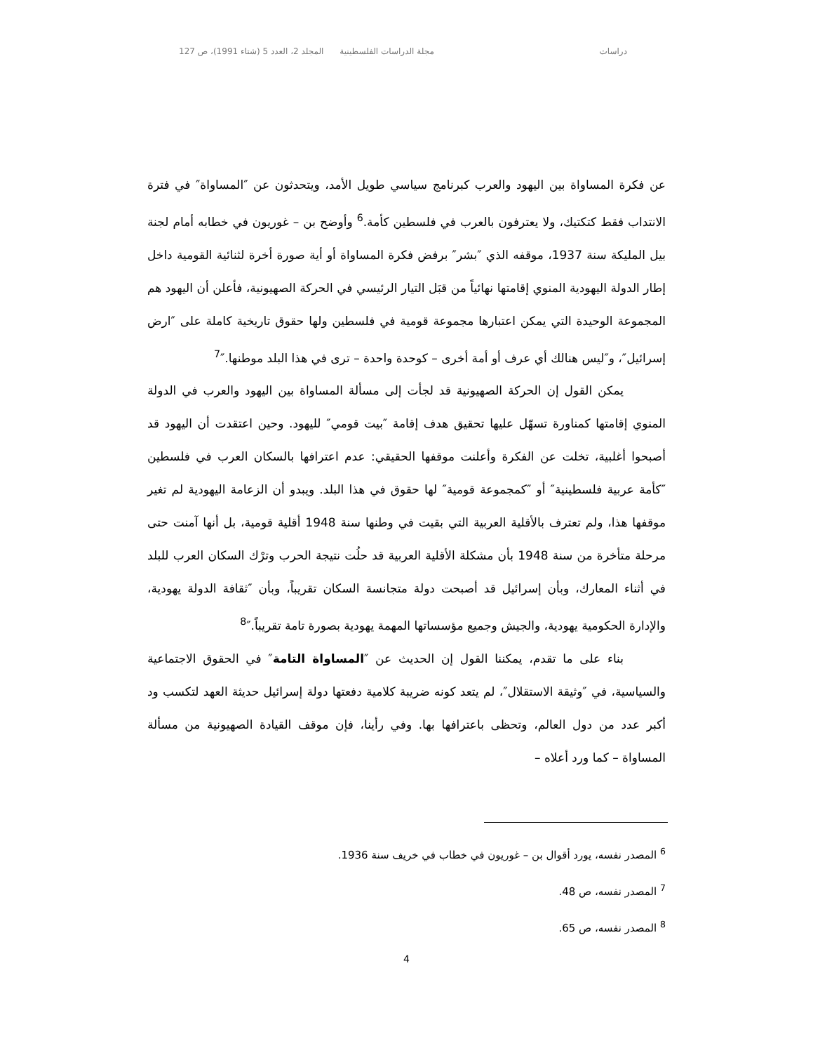دراسات مجلة الدراسات الفلسطينية المجلد 2، العدد 5 (شتاء 1991)، ص 127
عن فكرة المساواة بين اليهود والعرب كبرنامج سياسي طويل الأمد، ويتحدثون عن ″المساواة″ في فترة الانتداب فقط كتكتيك، ولا يعترفون بالعرب في فلسطين كأمة.<sup>6</sup> وأوضح بن – غوريون في خطابه أمام لجنة بيل المليكة سنة 1937، موقفه الذي ″بشر″ برفض فكرة المساواة أو أية صورة أخرة لثنائية القومية داخل إطار الدولة اليهودية المنوي إقامتها نهائياً من قبَل التيار الرئيسي في الحركة الصهيونية، فأعلن أن اليهود هم المجموعة الوحيدة التي يمكن اعتبارها مجموعة قومية في فلسطين ولها حقوق تاريخية كاملة على ″ارض إسرائيل″، و″ليس هنالك أي عرف أو أمة أخرى – كوحدة واحدة – ترى في هذا البلد موطنها.″<sup>7</sup>
يمكن القول إن الحركة الصهيونية قد لجأت إلى مسألة المساواة بين اليهود والعرب في الدولة المنوي إقامتها كمناورة تسهّل عليها تحقيق هدف إقامة ″بيت قومي″ لليهود. وحين اعتقدت أن اليهود قد أصبحوا أغلبية، تخلت عن الفكرة وأعلنت موقفها الحقيقي: عدم اعترافها بالسكان العرب في فلسطين ″كأمة عربية فلسطينية″ أو ″كمجموعة قومية″ لها حقوق في هذا البلد. ويبدو أن الزعامة اليهودية لم تغير موقفها هذا، ولم تعترف بالأقلية العربية التي بقيت في وطنها سنة 1948 أقلية قومية، بل أنها آمنت حتى مرحلة متأخرة من سنة 1948 بأن مشكلة الأقلية العربية قد حلُت نتيجة الحرب وترْك السكان العرب للبلد في أثناء المعارك، وبأن إسرائيل قد أصبحت دولة متجانسة السكان تقريباً، وبأن ″ثقافة الدولة يهودية، والإدارة الحكومية يهودية، والجيش وجميع مؤسساتها المهمة يهودية بصورة تامة تقريباً.″<sup>8</sup>
بناء على ما تقدم، يمكننا القول إن الحديث عن ″المساواة التامة″ في الحقوق الاجتماعية والسياسية، في ″وثيقة الاستقلال″، لم يتعد كونه ضريبة كلامية دفعتها دولة إسرائيل حديثة العهد لتكسب ود أكبر عدد من دول العالم، وتحظى باعترافها بها. وفي رأينا، فإن موقف القيادة الصهيونية من مسألة المساواة – كما ورد أعلاه –
<sup>6</sup> المصدر نفسه، يورد أقوال بن – غوريون في خطاب في خريف سنة 1936.
<sup>7</sup> المصدر نفسه، ص 48.
<sup>8</sup> المصدر نفسه، ص 65.
4